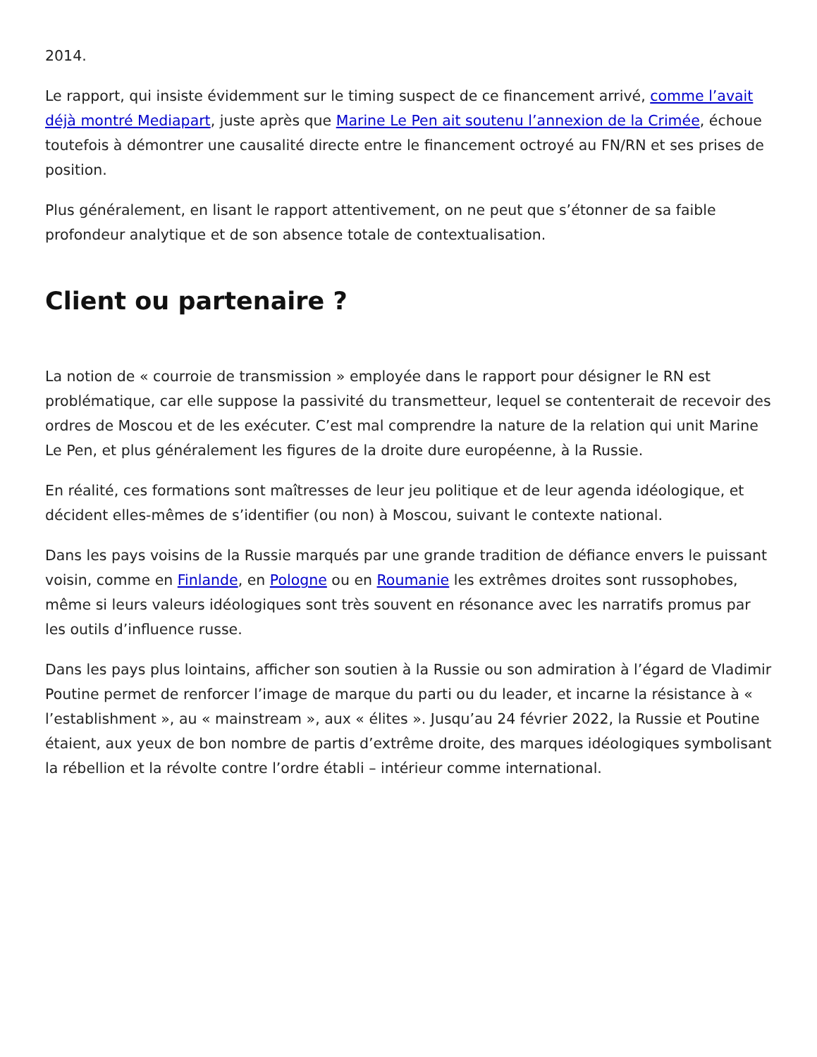2014.
Le rapport, qui insiste évidemment sur le timing suspect de ce financement arrivé, comme l’avait déjà montré Mediapart, juste après que Marine Le Pen ait soutenu l’annexion de la Crimée, échoue toutefois à démontrer une causalité directe entre le financement octroyé au FN/RN et ses prises de position.
Plus généralement, en lisant le rapport attentivement, on ne peut que s’étonner de sa faible profondeur analytique et de son absence totale de contextualisation.
Client ou partenaire ?
La notion de « courroie de transmission » employée dans le rapport pour désigner le RN est problématique, car elle suppose la passivité du transmetteur, lequel se contenterait de recevoir des ordres de Moscou et de les exécuter. C’est mal comprendre la nature de la relation qui unit Marine Le Pen, et plus généralement les figures de la droite dure européenne, à la Russie.
En réalité, ces formations sont maîtresses de leur jeu politique et de leur agenda idéologique, et décident elles-mêmes de s’identifier (ou non) à Moscou, suivant le contexte national.
Dans les pays voisins de la Russie marqués par une grande tradition de défiance envers le puissant voisin, comme en Finlande, en Pologne ou en Roumanie les extrêmes droites sont russophobes, même si leurs valeurs idéologiques sont très souvent en résonance avec les narratifs promus par les outils d’influence russe.
Dans les pays plus lointains, afficher son soutien à la Russie ou son admiration à l’égard de Vladimir Poutine permet de renforcer l’image de marque du parti ou du leader, et incarne la résistance à « l’establishment », au « mainstream », aux « élites ». Jusqu’au 24 février 2022, la Russie et Poutine étaient, aux yeux de bon nombre de partis d’extrême droite, des marques idéologiques symbolisant la rébellion et la révolte contre l’ordre établi – intérieur comme international.